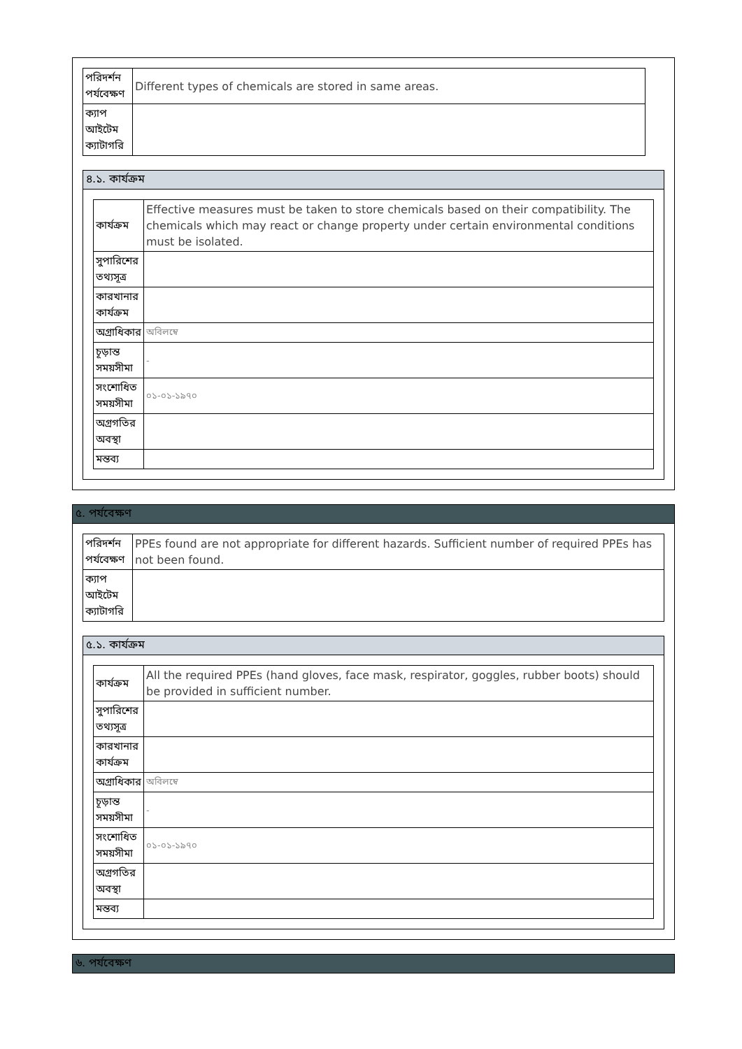| পরিদর্শন পর্যবেক্ষণ | Different types of chemicals are stored in same areas. |
| ক্যাপ আইটেম ক্যাটাগরি | |
৪.১. কার্যক্রম
| কার্যক্রম | Effective measures must be taken to store chemicals based on their compatibility. The chemicals which may react or change property under certain environmental conditions must be isolated. |
| সুপারিশের তথ্যসূত্র | |
| কারখানার কার্যক্রম | |
| অগ্রাধিকার | অবিলম্বে |
| চূড়ান্ত সময়সীমা | - |
| সংশোধিত সময়সীমা | ০১-০১-১৯৭০ |
| অগ্রগতির অবস্থা | |
| মন্তব্য | |
৫. পর্যবেক্ষণ
| পরিদর্শন পর্যবেক্ষণ | PPEs found are not appropriate for different hazards. Sufficient number of required PPEs has not been found. |
| ক্যাপ আইটেম ক্যাটাগরি | |
৫.১. কার্যক্রম
| কার্যক্রম | All the required PPEs (hand gloves, face mask, respirator, goggles, rubber boots) should be provided in sufficient number. |
| সুপারিশের তথ্যসূত্র | |
| কারখানার কার্যক্রম | |
| অগ্রাধিকার | অবিলম্বে |
| চূড়ান্ত সময়সীমা | - |
| সংশোধিত সময়সীমা | ০১-০১-১৯৭০ |
| অগ্রগতির অবস্থা | |
| মন্তব্য | |
৬. পর্যবেক্ষণ